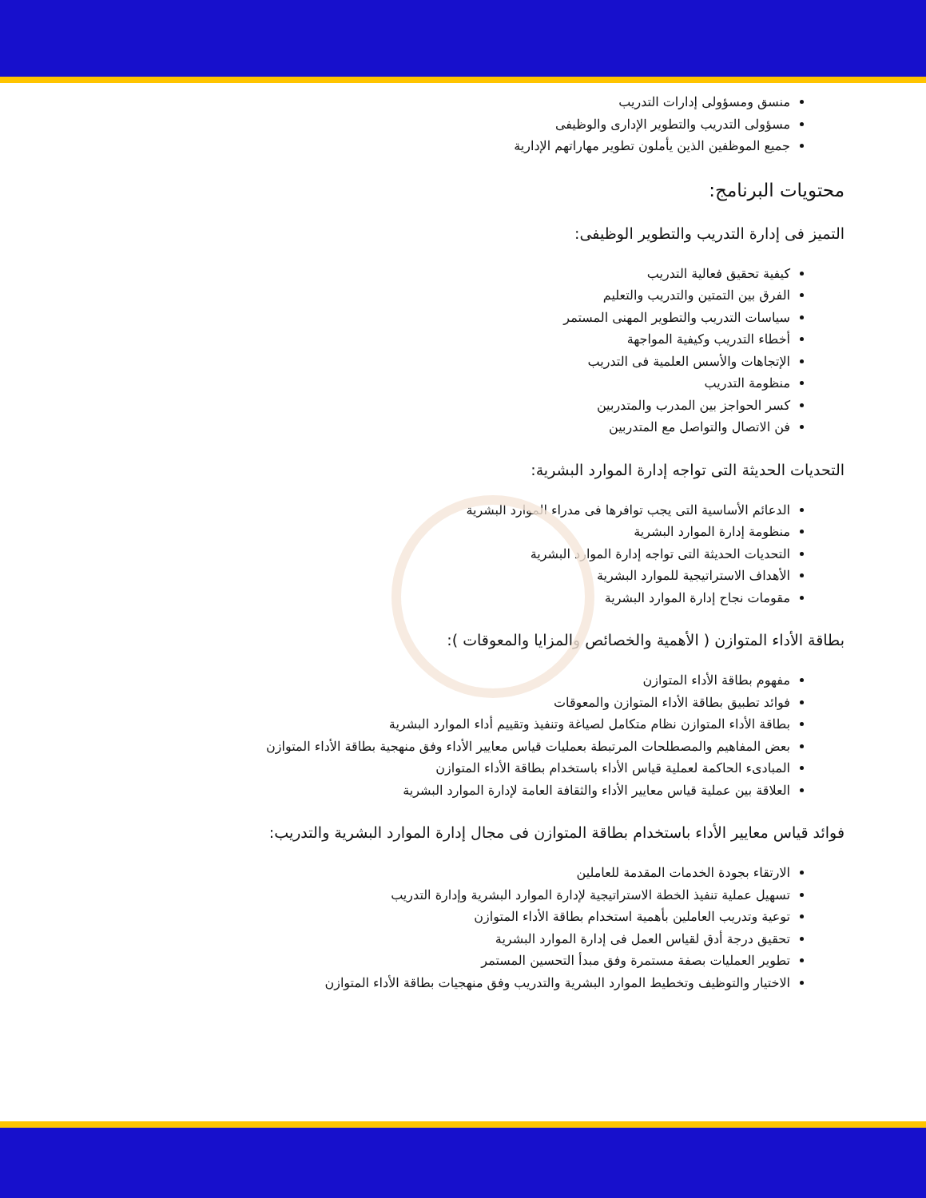منسق ومسؤولى إدارات التدريب
مسؤولى التدريب والتطوير الإدارى والوظيفى
جميع الموظفين الذين يأملون تطوير مهاراتهم الإدارية
محتويات البرنامج:
التميز فى إدارة التدريب والتطوير الوظيفى:
كيفية تحقيق فعالية التدريب
الفرق بين التمتين والتدريب والتعليم
سياسات التدريب والتطوير المهنى المستمر
أخطاء التدريب وكيفية المواجهة
الإتجاهات والأسس العلمية فى التدريب
منظومة التدريب
كسر الحواجز بين المدرب والمتدربين
فن الاتصال والتواصل مع المتدربين
التحديات الحديثة التى تواجه إدارة الموارد البشرية:
الدعائم الأساسية التى يجب توافرها فى مدراء الموارد البشرية
منظومة إدارة الموارد البشرية
التحديات الحديثة التى تواجه إدارة الموارد البشرية
الأهداف الاستراتيجية للموارد البشرية
مقومات نجاح إدارة الموارد البشرية
بطاقة الأداء المتوازن ( الأهمية والخصائص والمزايا والمعوقات ):
مفهوم بطاقة الأداء المتوازن
فوائد تطبيق بطاقة الأداء المتوازن والمعوقات
بطاقة الأداء المتوازن نظام متكامل لصياغة وتنفيذ وتقييم أداء الموارد البشرية
بعض المفاهيم والمصطلحات المرتبطة بعمليات قياس معايير الأداء وفق منهجية بطاقة الأداء المتوازن
المبادىء الحاكمة لعملية قياس الأداء باستخدام بطاقة الأداء المتوازن
العلاقة بين عملية قياس معايير الأداء والثقافة العامة لإدارة الموارد البشرية
فوائد قياس معايير الأداء باستخدام بطاقة المتوازن فى مجال إدارة الموارد البشرية والتدريب:
الارتقاء بجودة الخدمات المقدمة للعاملين
تسهيل عملية تنفيذ الخطة الاستراتيجية لإدارة الموارد البشرية وإدارة التدريب
توعية وتدريب العاملين بأهمية استخدام بطاقة الأداء المتوازن
تحقيق درجة أدق لقياس العمل فى إدارة الموارد البشرية
تطوير العمليات بصفة مستمرة وفق مبدأ التحسين المستمر
الاختيار والتوظيف وتخطيط الموارد البشرية والتدريب وفق منهجيات بطاقة الأداء المتوازن